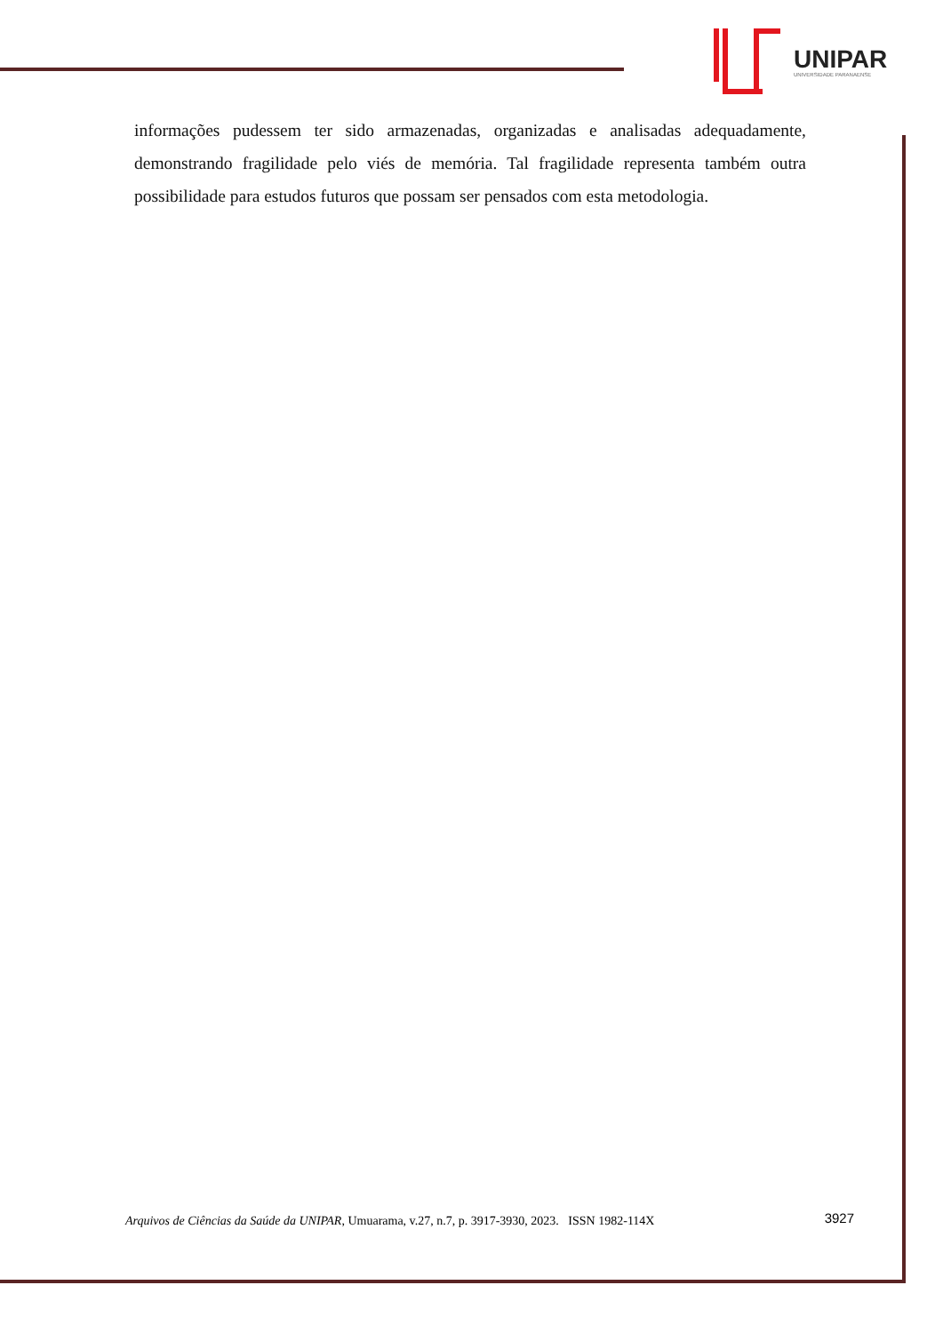UNIPAR
UNIVERSIDADE PARANAENSE
informações pudessem ter sido armazenadas, organizadas e analisadas adequadamente, demonstrando fragilidade pelo viés de memória. Tal fragilidade representa também outra possibilidade para estudos futuros que possam ser pensados com esta metodologia.
Arquivos de Ciências da Saúde da UNIPAR, Umuarama, v.27, n.7, p. 3917-3930, 2023. ISSN 1982-114X 3927